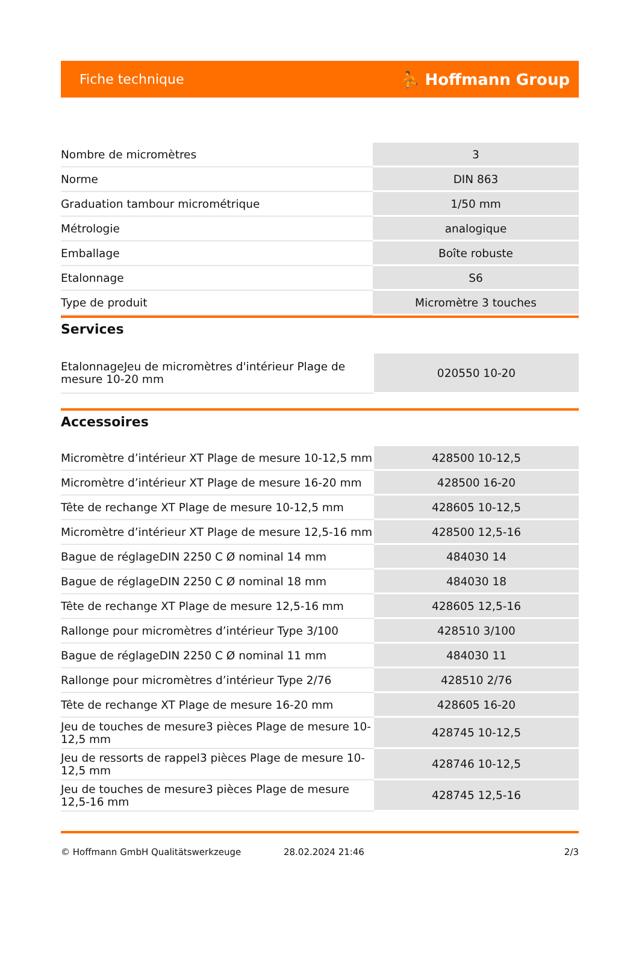Fiche technique ⛹ Hoffmann Group
| Nombre de micromètres | 3 |
| Norme | DIN 863 |
| Graduation tambour micrométrique | 1/50 mm |
| Métrologie | analogique |
| Emballage | Boîte robuste |
| Etalonnage | S6 |
| Type de produit | Micromètre 3 touches |
Services
| EtalonnageJeu de micromètres d'intérieur Plage de mesure 10-20 mm | 020550 10-20 |
Accessoires
| Micromètre d’intérieur XT Plage de mesure 10-12,5 mm | 428500 10-12,5 |
| Micromètre d’intérieur XT Plage de mesure 16-20 mm | 428500 16-20 |
| Tête de rechange XT Plage de mesure 10-12,5 mm | 428605 10-12,5 |
| Micromètre d’intérieur XT Plage de mesure 12,5-16 mm | 428500 12,5-16 |
| Bague de réglageDIN 2250 C Ø nominal 14 mm | 484030 14 |
| Bague de réglageDIN 2250 C Ø nominal 18 mm | 484030 18 |
| Tête de rechange XT Plage de mesure 12,5-16 mm | 428605 12,5-16 |
| Rallonge pour micromètres d’intérieur Type 3/100 | 428510 3/100 |
| Bague de réglageDIN 2250 C Ø nominal 11 mm | 484030 11 |
| Rallonge pour micromètres d’intérieur Type 2/76 | 428510 2/76 |
| Tête de rechange XT Plage de mesure 16-20 mm | 428605 16-20 |
| Jeu de touches de mesure3 pièces Plage de mesure 10-12,5 mm | 428745 10-12,5 |
| Jeu de ressorts de rappel3 pièces Plage de mesure 10-12,5 mm | 428746 10-12,5 |
| Jeu de touches de mesure3 pièces Plage de mesure 12,5-16 mm | 428745 12,5-16 |
© Hoffmann GmbH Qualitätswerkzeuge 28.02.2024 21:46 2/3